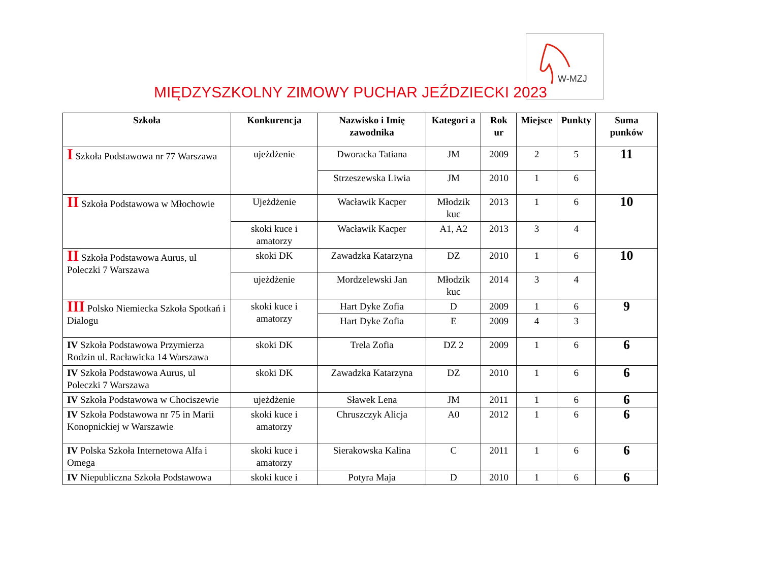W-MZJ
MIĘDZYSZKOLNY ZIMOWY PUCHAR JEŹDZIECKI 2023
| Szkoła | Konkurencja | Nazwisko i Imię zawodnika | Kategori a | Rok ur | Miejsce | Punkty | Suma punków |
| --- | --- | --- | --- | --- | --- | --- | --- |
| I Szkoła Podstawowa nr 77 Warszawa | ujeżdżenie | Dworacka Tatiana | JM | 2009 | 2 | 5 | 11 |
| | | Strzeszewska Liwia | JM | 2010 | 1 | 6 | |
| II Szkoła Podstawowa w Młochowie | Ujeżdżenie | Wacławik Kacper | Młodzik kuc | 2013 | 1 | 6 | 10 |
| | skoki kuce i amatorzy | Wacławik Kacper | A1, A2 | 2013 | 3 | 4 | |
| II Szkoła Podstawowa Aurus, ul Poleczki 7 Warszawa | skoki DK | Zawadzka Katarzyna | DZ | 2010 | 1 | 6 | 10 |
| | ujeżdżenie | Mordzelewski Jan | Młodzik kuc | 2014 | 3 | 4 | |
| III Polsko Niemiecka Szkoła Spotkań i Dialogu | skoki kuce i amatorzy | Hart Dyke Zofia | D | 2009 | 1 | 6 | 9 |
| | | Hart Dyke Zofia | E | 2009 | 4 | 3 | |
| IV Szkoła Podstawowa Przymierza Rodzin ul. Racławicka 14 Warszawa | skoki DK | Trela Zofia | DZ 2 | 2009 | 1 | 6 | 6 |
| IV Szkoła Podstawowa Aurus, ul Poleczki 7 Warszawa | skoki DK | Zawadzka Katarzyna | DZ | 2010 | 1 | 6 | 6 |
| IV Szkoła Podstawowa w Chociszewie | ujeżdżenie | Sławek Lena | JM | 2011 | 1 | 6 | 6 |
| IV Szkoła Podstawowa nr 75 in Marii Konopnickiej w Warszawie | skoki kuce i amatorzy | Chruszczyk Alicja | A0 | 2012 | 1 | 6 | 6 |
| IV Polska Szkoła Internetowa Alfa i Omega | skoki kuce i amatorzy | Sierakowska Kalina | C | 2011 | 1 | 6 | 6 |
| IV Niepubliczna Szkoła Podstawowa | skoki kuce i | Potyra Maja | D | 2010 | 1 | 6 | 6 |